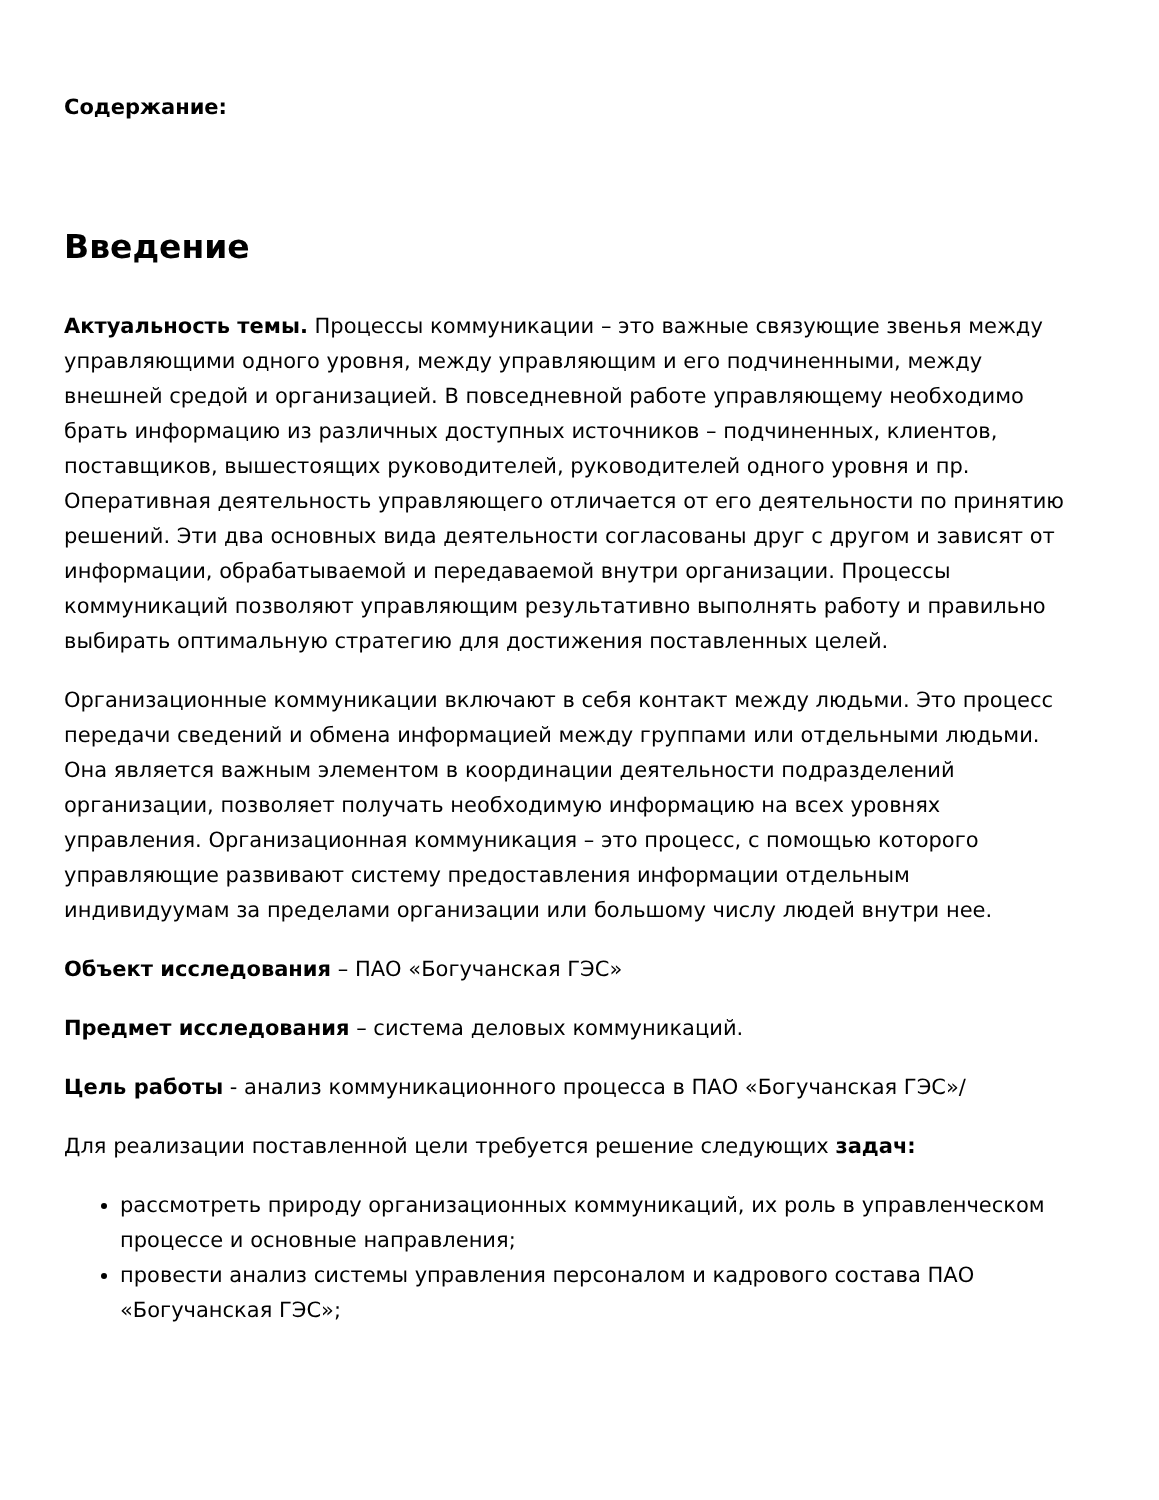Содержание:
Введение
Актуальность темы. Процессы коммуникации – это важные связующие звенья между управляющими одного уровня, между управляющим и его подчиненными, между внешней средой и организацией. В повседневной работе управляющему необходимо брать информацию из различных доступных источников – подчиненных, клиентов, поставщиков, вышестоящих руководителей, руководителей одного уровня и пр. Оперативная деятельность управляющего отличается от его деятельности по принятию решений. Эти два основных вида деятельности согласованы друг с другом и зависят от информации, обрабатываемой и передаваемой внутри организации. Процессы коммуникаций позволяют управляющим результативно выполнять работу и правильно выбирать оптимальную стратегию для достижения поставленных целей.
Организационные коммуникации включают в себя контакт между людьми. Это процесс передачи сведений и обмена информацией между группами или отдельными людьми. Она является важным элементом в координации деятельности подразделений организации, позволяет получать необходимую информацию на всех уровнях управления. Организационная коммуникация – это процесс, с помощью которого управляющие развивают систему предоставления информации отдельным индивидуумам за пределами организации или большому числу людей внутри нее.
Объект исследования – ПАО «Богучанская ГЭС»
Предмет исследования – система деловых коммуникаций.
Цель работы - анализ коммуникационного процесса в ПАО «Богучанская ГЭС»/
Для реализации поставленной цели требуется решение следующих задач:
рассмотреть природу организационных коммуникаций, их роль в управленческом процессе и основные направления;
провести анализ системы управления персоналом и кадрового состава ПАО «Богучанская ГЭС»;